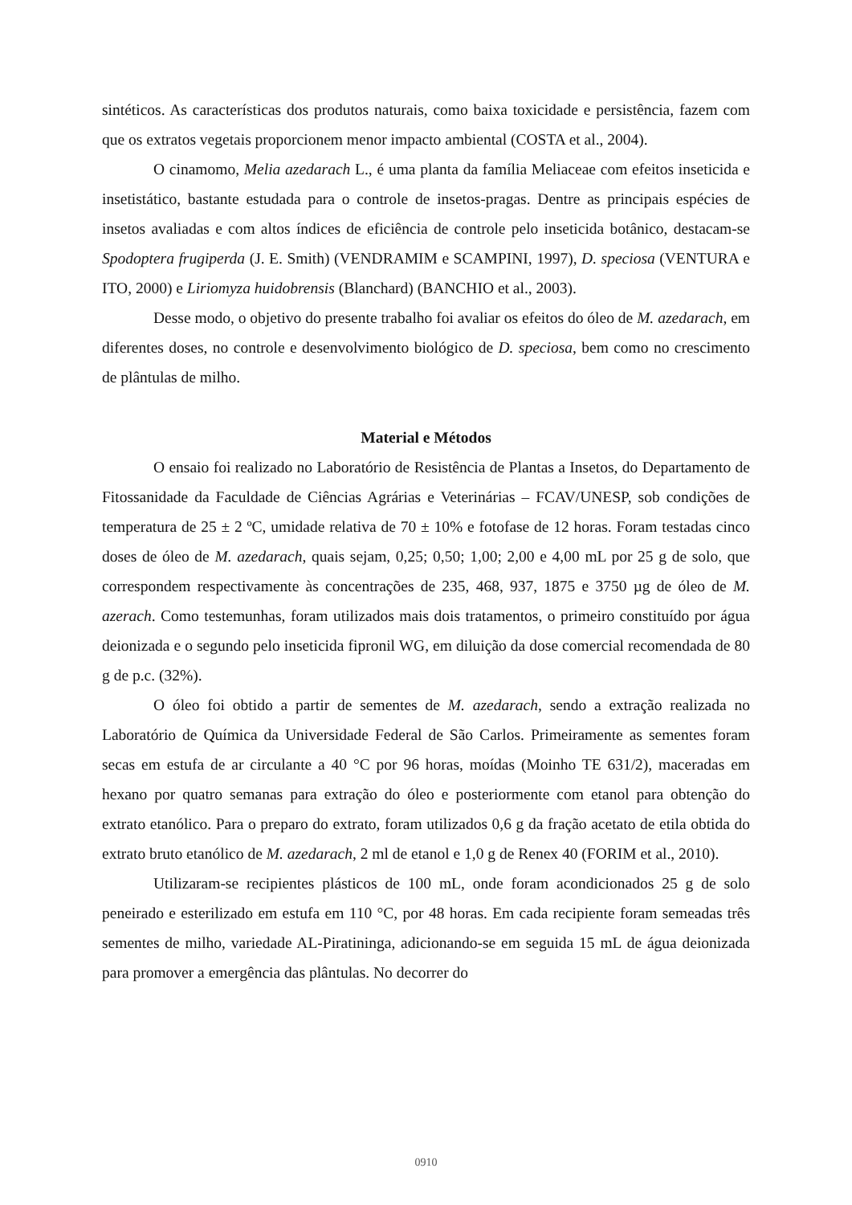sintéticos. As características dos produtos naturais, como baixa toxicidade e persistência, fazem com que os extratos vegetais proporcionem menor impacto ambiental (COSTA et al., 2004).
O cinamomo, Melia azedarach L., é uma planta da família Meliaceae com efeitos inseticida e insetistático, bastante estudada para o controle de insetos-pragas. Dentre as principais espécies de insetos avaliadas e com altos índices de eficiência de controle pelo inseticida botânico, destacam-se Spodoptera frugiperda (J. E. Smith) (VENDRAMIM e SCAMPINI, 1997), D. speciosa (VENTURA e ITO, 2000) e Liriomyza huidobrensis (Blanchard) (BANCHIO et al., 2003).
Desse modo, o objetivo do presente trabalho foi avaliar os efeitos do óleo de M. azedarach, em diferentes doses, no controle e desenvolvimento biológico de D. speciosa, bem como no crescimento de plântulas de milho.
Material e Métodos
O ensaio foi realizado no Laboratório de Resistência de Plantas a Insetos, do Departamento de Fitossanidade da Faculdade de Ciências Agrárias e Veterinárias – FCAV/UNESP, sob condições de temperatura de 25 ± 2 ºC, umidade relativa de 70 ± 10% e fotofase de 12 horas. Foram testadas cinco doses de óleo de M. azedarach, quais sejam, 0,25; 0,50; 1,00; 2,00 e 4,00 mL por 25 g de solo, que correspondem respectivamente às concentrações de 235, 468, 937, 1875 e 3750 µg de óleo de M. azerach. Como testemunhas, foram utilizados mais dois tratamentos, o primeiro constituído por água deionizada e o segundo pelo inseticida fipronil WG, em diluição da dose comercial recomendada de 80 g de p.c. (32%).
O óleo foi obtido a partir de sementes de M. azedarach, sendo a extração realizada no Laboratório de Química da Universidade Federal de São Carlos. Primeiramente as sementes foram secas em estufa de ar circulante a 40 °C por 96 horas, moídas (Moinho TE 631/2), maceradas em hexano por quatro semanas para extração do óleo e posteriormente com etanol para obtenção do extrato etanólico. Para o preparo do extrato, foram utilizados 0,6 g da fração acetato de etila obtida do extrato bruto etanólico de M. azedarach, 2 ml de etanol e 1,0 g de Renex 40 (FORIM et al., 2010).
Utilizaram-se recipientes plásticos de 100 mL, onde foram acondicionados 25 g de solo peneirado e esterilizado em estufa em 110 °C, por 48 horas. Em cada recipiente foram semeadas três sementes de milho, variedade AL-Piratininga, adicionando-se em seguida 15 mL de água deionizada para promover a emergência das plântulas. No decorrer do
0910